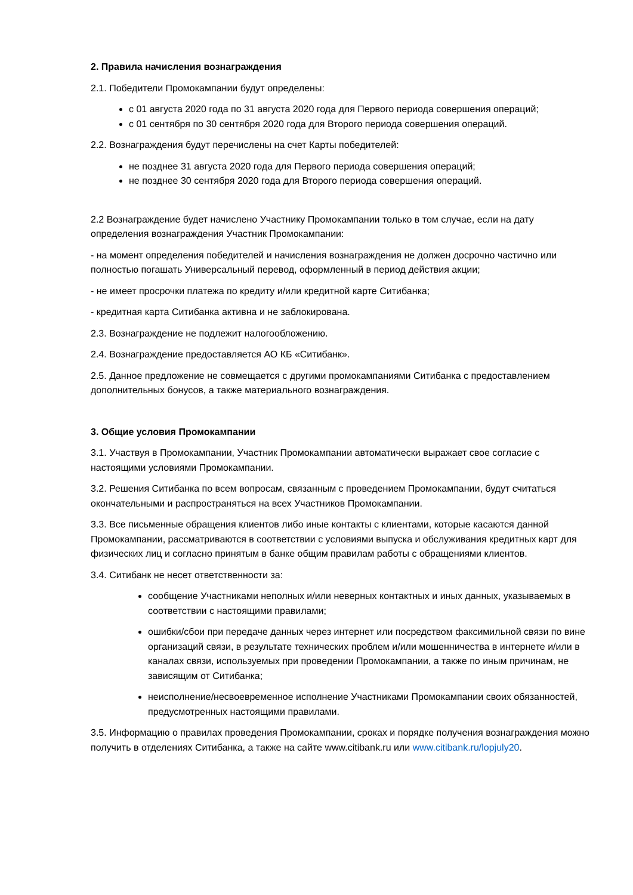2. Правила начисления вознаграждения
2.1. Победители Промокампании будут определены:
с 01 августа 2020 года по 31 августа 2020 года для Первого периода совершения операций;
с 01 сентября по 30 сентября 2020 года для Второго периода совершения операций.
2.2. Вознаграждения будут перечислены на счет Карты победителей:
не позднее 31 августа 2020 года для Первого периода совершения операций;
не позднее 30 сентября 2020 года для Второго периода совершения операций.
2.2 Вознаграждение будет начислено Участнику Промокампании только в том случае, если на дату определения вознаграждения Участник Промокампании:
- на момент определения победителей и начисления вознаграждения не должен досрочно частично или полностью погашать Универсальный перевод, оформленный в период действия акции;
- не имеет просрочки платежа по кредиту и/или кредитной карте Ситибанка;
- кредитная карта Ситибанка активна и не заблокирована.
2.3. Вознаграждение не подлежит налогообложению.
2.4. Вознаграждение предоставляется АО КБ «Ситибанк».
2.5. Данное предложение не совмещается с другими промокампаниями Ситибанка с предоставлением дополнительных бонусов, а также материального вознаграждения.
3. Общие условия Промокампании
3.1. Участвуя в Промокампании, Участник Промокампании автоматически выражает свое согласие с настоящими условиями Промокампании.
3.2. Решения Ситибанка по всем вопросам, связанным с проведением Промокампании, будут считаться окончательными и распространяться на всех Участников Промокампании.
3.3. Все письменные обращения клиентов либо иные контакты с клиентами, которые касаются данной Промокампании, рассматриваются в соответствии с условиями выпуска и обслуживания кредитных карт для физических лиц и согласно принятым в банке общим правилам работы с обращениями клиентов.
3.4. Ситибанк не несет ответственности за:
сообщение Участниками неполных и/или неверных контактных и иных данных, указываемых в соответствии с настоящими правилами;
ошибки/сбои при передаче данных через интернет или посредством факсимильной связи по вине организаций связи, в результате технических проблем и/или мошенничества в интернете и/или в каналах связи, используемых при проведении Промокампании, а также по иным причинам, не зависящим от Ситибанка;
неисполнение/несвоевременное исполнение Участниками Промокампании своих обязанностей, предусмотренных настоящими правилами.
3.5. Информацию о правилах проведения Промокампании, сроках и порядке получения вознаграждения можно получить в отделениях Ситибанка, а также на сайте www.citibank.ru или www.citibank.ru/lopjuly20.